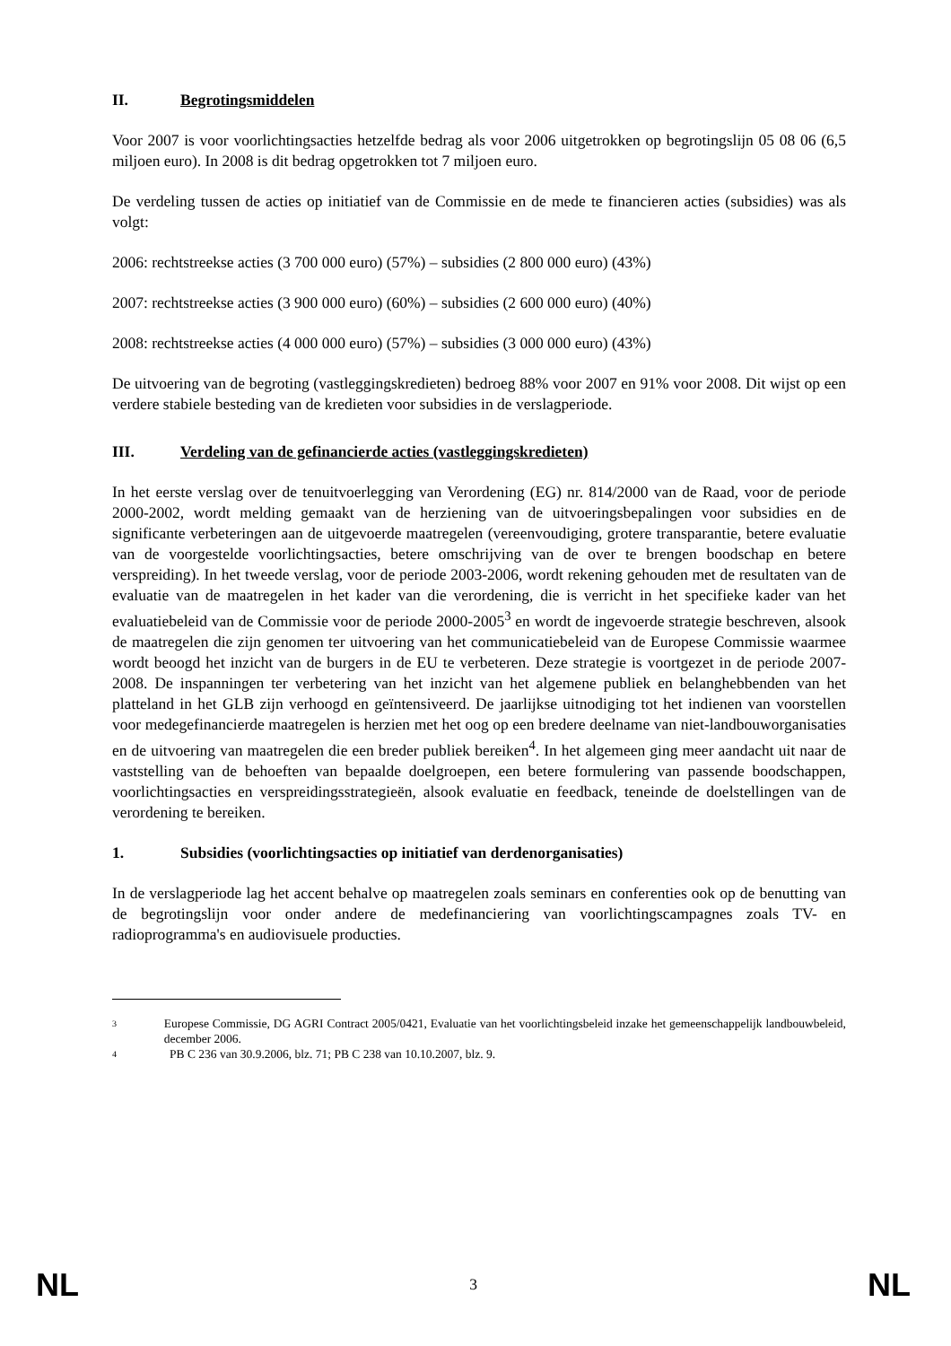II. Begrotingsmiddelen
Voor 2007 is voor voorlichtingsacties hetzelfde bedrag als voor 2006 uitgetrokken op begrotingslijn 05 08 06 (6,5 miljoen euro). In 2008 is dit bedrag opgetrokken tot 7 miljoen euro.
De verdeling tussen de acties op initiatief van de Commissie en de mede te financieren acties (subsidies) was als volgt:
2006: rechtstreekse acties (3 700 000 euro) (57%) – subsidies (2 800 000 euro) (43%)
2007: rechtstreekse acties (3 900 000 euro) (60%) – subsidies (2 600 000 euro) (40%)
2008: rechtstreekse acties (4 000 000 euro) (57%) – subsidies (3 000 000 euro) (43%)
De uitvoering van de begroting (vastleggingskredieten) bedroeg 88% voor 2007 en 91% voor 2008. Dit wijst op een verdere stabiele besteding van de kredieten voor subsidies in de verslagperiode.
III. Verdeling van de gefinancierde acties (vastleggingskredieten)
In het eerste verslag over de tenuitvoerlegging van Verordening (EG) nr. 814/2000 van de Raad, voor de periode 2000-2002, wordt melding gemaakt van de herziening van de uitvoeringsbepalingen voor subsidies en de significante verbeteringen aan de uitgevoerde maatregelen (vereenvoudiging, grotere transparantie, betere evaluatie van de voorgestelde voorlichtingsacties, betere omschrijving van de over te brengen boodschap en betere verspreiding). In het tweede verslag, voor de periode 2003-2006, wordt rekening gehouden met de resultaten van de evaluatie van de maatregelen in het kader van die verordening, die is verricht in het specifieke kader van het evaluatiebeleid van de Commissie voor de periode 2000-2005<sup>3</sup> en wordt de ingevoerde strategie beschreven, alsook de maatregelen die zijn genomen ter uitvoering van het communicatiebeleid van de Europese Commissie waarmee wordt beoogd het inzicht van de burgers in de EU te verbeteren. Deze strategie is voortgezet in de periode 2007-2008. De inspanningen ter verbetering van het inzicht van het algemene publiek en belanghebbenden van het platteland in het GLB zijn verhoogd en geïntensiveerd. De jaarlijkse uitnodiging tot het indienen van voorstellen voor medegefinancierde maatregelen is herzien met het oog op een bredere deelname van niet-landbouworganisaties en de uitvoering van maatregelen die een breder publiek bereiken<sup>4</sup>. In het algemeen ging meer aandacht uit naar de vaststelling van de behoeften van bepaalde doelgroepen, een betere formulering van passende boodschappen, voorlichtingsacties en verspreidingsstrategieën, alsook evaluatie en feedback, teneinde de doelstellingen van de verordening te bereiken.
1. Subsidies (voorlichtingsacties op initiatief van derdenorganisaties)
In de verslagperiode lag het accent behalve op maatregelen zoals seminars en conferenties ook op de benutting van de begrotingslijn voor onder andere de medefinanciering van voorlichtingscampagnes zoals TV- en radioprogramma's en audiovisuele producties.
3 Europese Commissie, DG AGRI Contract 2005/0421, Evaluatie van het voorlichtingsbeleid inzake het gemeenschappelijk landbouwbeleid, december 2006.
4 PB C 236 van 30.9.2006, blz. 71; PB C 238 van 10.10.2007, blz. 9.
NL 3 NL